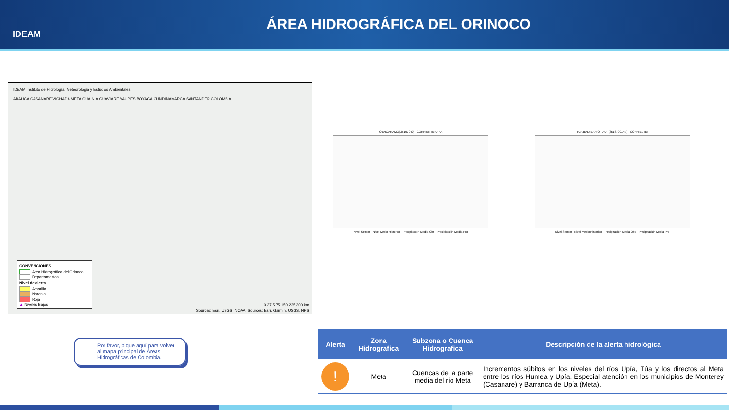IDEAM
ÁREA HIDROGRÁFICA DEL ORINOCO
IDEAM Instituto de Hidrología, Meteorología y Estudios Ambientales
ARAUCA CASANARE VICHADA META GUAINÍA GUAVIARE VAUPÉS BOYACÁ CUNDINAMARCA SANTANDER COLOMBIA
CONVENCIONES
Área Hidrográfica del Orinoco
Departamentos
Nivel de alerta
Amarilla
Naranja
Roja
▲ Niveles Bajos
0 37.5 75 150 225 300 km
Sources: Esri, USGS, NOAA; Sources: Esri, Garmin, USGS, NPS
GUAICARAMO [35107040] - CORRIENTE: UPIA
Nivel Sensor · Nivel Medio Historico · Precipitación Media Obs · Precipitación Media Pro
TUA BALNEARIO - AUT [3518700145 ] - CORRIENTE:
Nivel Sensor · Nivel Medio Historico · Precipitación Media Obs · Precipitación Media Pro
Por favor, pique aquí para volver al mapa principal de Áreas Hidrográficas de Colombia.
| Alerta | Zona Hidrografica | Subzona o Cuenca Hidrografica | Descripción de la alerta hidrológica |
| --- | --- | --- | --- |
| ! | Meta | Cuencas de la parte media del río Meta | Incrementos súbitos en los niveles del ríos Upía, Túa y los directos al Meta entre los ríos Humea y Upía. Especial atención en los municipios de Monterey (Casanare) y Barranca de Upía (Meta). |